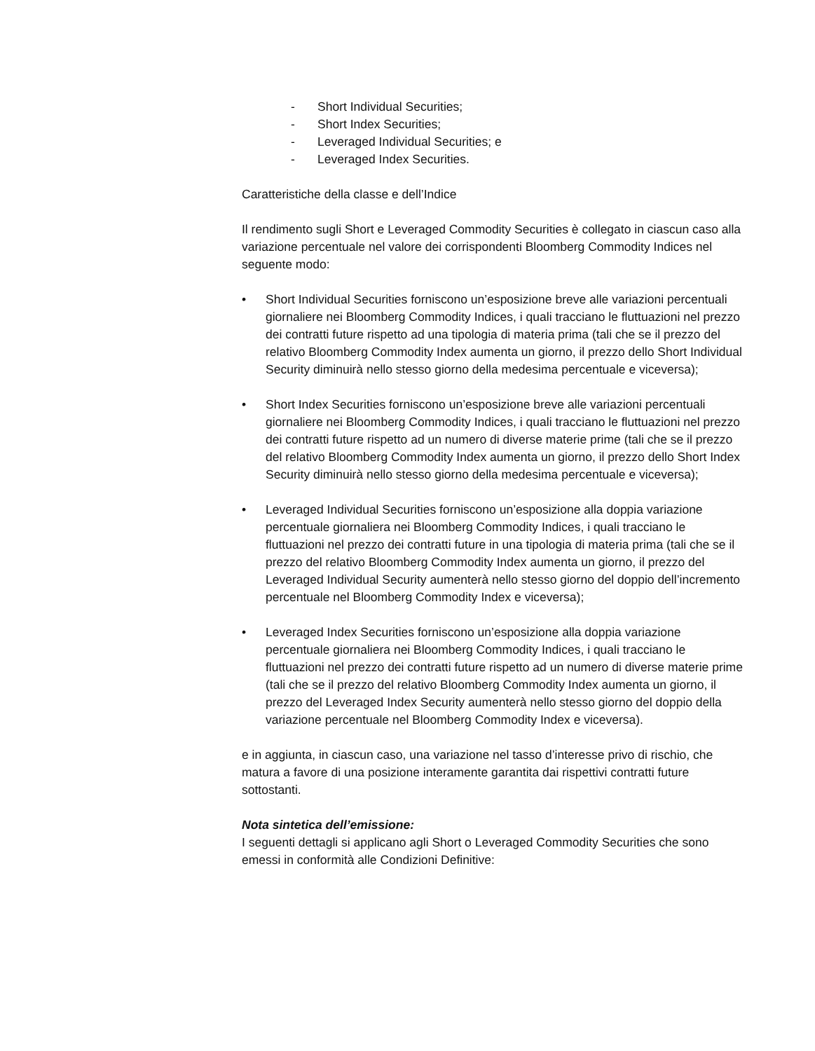- Short Individual Securities;
- Short Index Securities;
- Leveraged Individual Securities; e
- Leveraged Index Securities.
Caratteristiche della classe e dell’Indice
Il rendimento sugli Short e Leveraged Commodity Securities è collegato in ciascun caso alla variazione percentuale nel valore dei corrispondenti Bloomberg Commodity Indices nel seguente modo:
• Short Individual Securities forniscono un’esposizione breve alle variazioni percentuali giornaliere nei Bloomberg Commodity Indices, i quali tracciano le fluttuazioni nel prezzo dei contratti future rispetto ad una tipologia di materia prima (tali che se il prezzo del relativo Bloomberg Commodity Index aumenta un giorno, il prezzo dello Short Individual Security diminuirà nello stesso giorno della medesima percentuale e viceversa);
• Short Index Securities forniscono un’esposizione breve alle variazioni percentuali giornaliere nei Bloomberg Commodity Indices, i quali tracciano le fluttuazioni nel prezzo dei contratti future rispetto ad un numero di diverse materie prime (tali che se il prezzo del relativo Bloomberg Commodity Index aumenta un giorno, il prezzo dello Short Index Security diminuirà nello stesso giorno della medesima percentuale e viceversa);
• Leveraged Individual Securities forniscono un’esposizione alla doppia variazione percentuale giornaliera nei Bloomberg Commodity Indices, i quali tracciano le fluttuazioni nel prezzo dei contratti future in una tipologia di materia prima (tali che se il prezzo del relativo Bloomberg Commodity Index aumenta un giorno, il prezzo del Leveraged Individual Security aumenterà nello stesso giorno del doppio dell’incremento percentuale nel Bloomberg Commodity Index e viceversa);
• Leveraged Index Securities forniscono un’esposizione alla doppia variazione percentuale giornaliera nei Bloomberg Commodity Indices, i quali tracciano le fluttuazioni nel prezzo dei contratti future rispetto ad un numero di diverse materie prime (tali che se il prezzo del relativo Bloomberg Commodity Index aumenta un giorno, il prezzo del Leveraged Index Security aumenterà nello stesso giorno del doppio della variazione percentuale nel Bloomberg Commodity Index e viceversa).
e in aggiunta, in ciascun caso, una variazione nel tasso d’interesse privo di rischio, che matura a favore di una posizione interamente garantita dai rispettivi contratti future sottostanti.
Nota sintetica dell’emissione:
I seguenti dettagli si applicano agli Short o Leveraged Commodity Securities che sono emessi in conformità alle Condizioni Definitive: